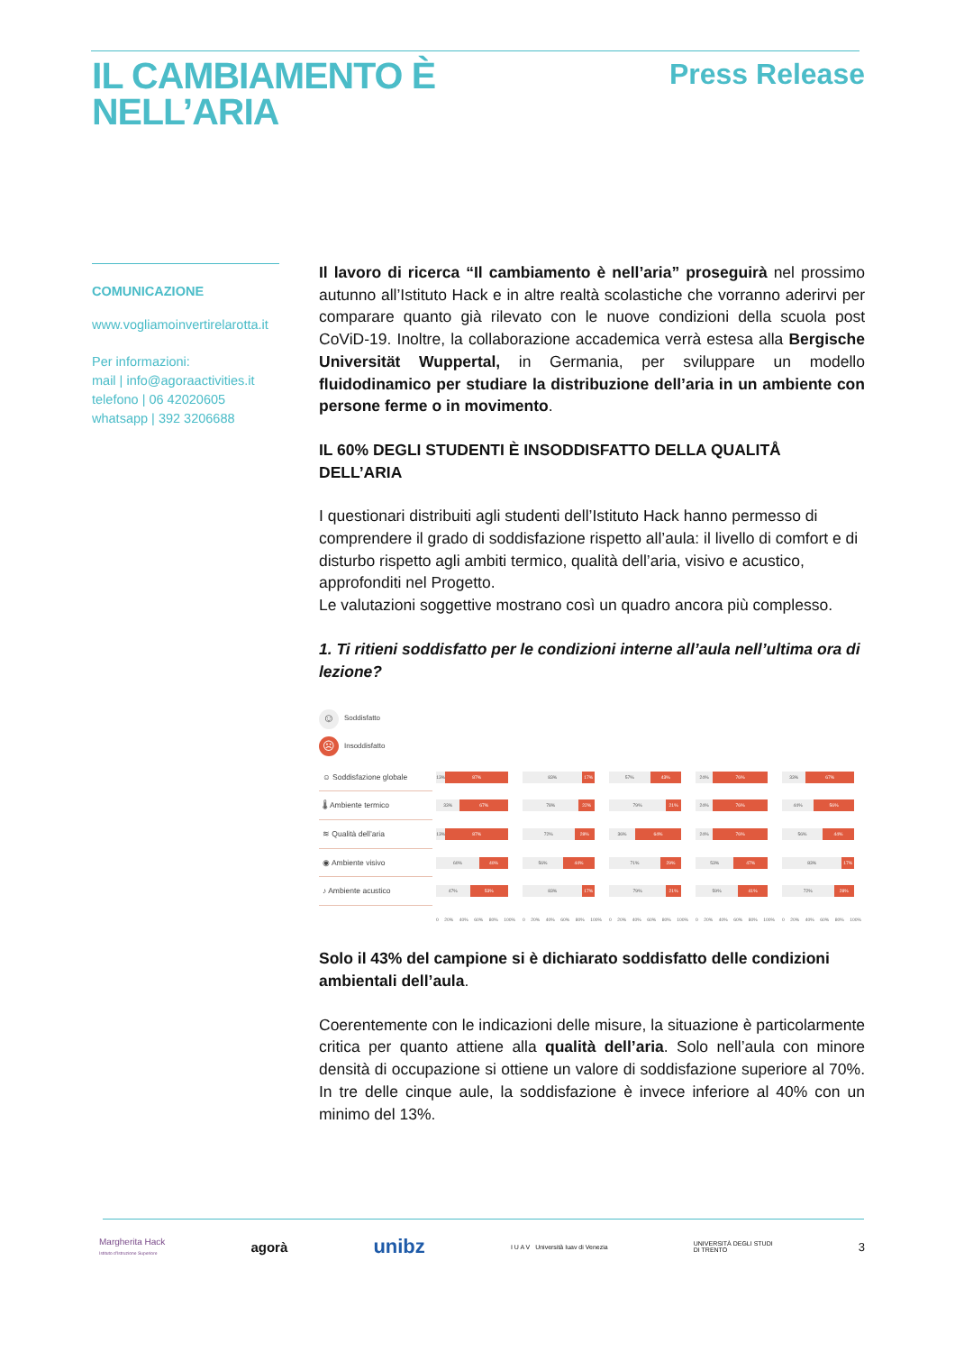IL CAMBIAMENTO È
NELL’ARIA
Press Release
COMUNICAZIONE
www.vogliamoinvertirelarotta.it
Per informazioni:
mail | info@agoraactivities.it
telefono | 06 42020605
whatsapp | 392 3206688
Il lavoro di ricerca “Il cambiamento è nell’aria” proseguirà nel prossimo autunno all’Istituto Hack e in altre realtà scolastiche che vorranno aderirvi per comparare quanto già rilevato con le nuove condizioni della scuola post CoViD-19. Inoltre, la collaborazione accademica verrà estesa alla Bergische Universität Wuppertal, in Germania, per sviluppare un modello fluidodinamico per studiare la distribuzione dell’aria in un ambiente con persone ferme o in movimento.
IL 60% DEGLI STUDENTI È INSODDISFATTO DELLA QUALITÅ DELL’ARIA
I questionari distribuiti agli studenti dell’Istituto Hack hanno permesso di comprendere il grado di soddisfazione rispetto all’aula: il livello di comfort e di disturbo rispetto agli ambiti termico, qualità dell’aria, visivo e acustico, approfonditi nel Progetto.
Le valutazioni soggettive mostrano così un quadro ancora più complesso.
1. Ti ritieni soddisfatto per le condizioni interne all’aula nell’ultima ora di lezione?
☺ Soddisfatto
☹ Insoddisfatto
| ☺ Soddisfazione globale | 13% 87% | 83% 17% | 57% 43% | 24% 76% | 33% 67% |
| 🌡 Ambiente termico | 33% 67% | 78% 22% | 79% 21% | 24% 76% | 44% 56% |
| ≋ Qualità dell’aria | 13% 87% | 72% 28% | 36% 64% | 24% 76% | 56% 44% |
| ◉ Ambiente visivo | 60% 40% | 56% 44% | 71% 29% | 53% 47% | 83% 17% |
| ♪ Ambiente acustico | 47% 53% | 83% 17% | 79% 21% | 59% 41% | 72% 28% |
| | 0 20% 40% 60% 80% 100% | 0 20% 40% 60% 80% 100% | 0 20% 40% 60% 80% 100% | 0 20% 40% 60% 80% 100% | 0 20% 40% 60% 80% 100% |
Solo il 43% del campione si è dichiarato soddisfatto delle condizioni ambientali dell’aula.
Coerentemente con le indicazioni delle misure, la situazione è particolarmente critica per quanto attiene alla qualità dell’aria. Solo nell’aula con minore densità di occupazione si ottiene un valore di soddisfazione superiore al 70%. In tre delle cinque aule, la soddisfazione è invece inferiore al 40% con un minimo del 13%.
Margherita Hack
Istituto d'Istruzione Superiore
agorà
unibz
I U A V Università Iuav di Venezia
UNIVERSITÀ DEGLI STUDI
DI TRENTO
3